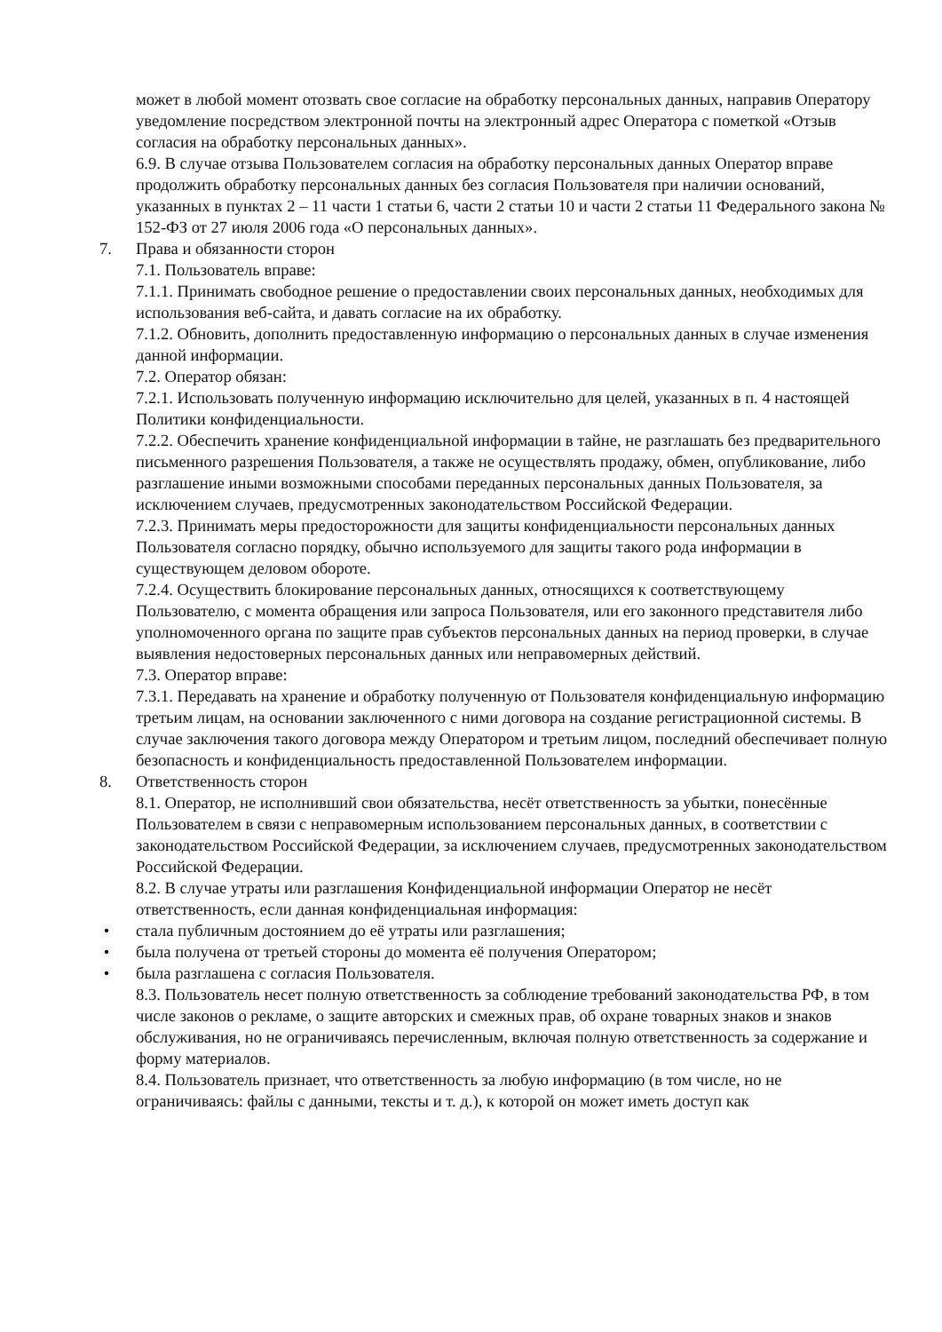может в любой момент отозвать свое согласие на обработку персональных данных, направив Оператору уведомление посредством электронной почты на электронный адрес Оператора с пометкой «Отзыв согласия на обработку персональных данных».
6.9. В случае отзыва Пользователем согласия на обработку персональных данных Оператор вправе продолжить обработку персональных данных без согласия Пользователя при наличии оснований, указанных в пунктах 2 – 11 части 1 статьи 6, части 2 статьи 10 и части 2 статьи 11 Федерального закона № 152-ФЗ от 27 июля 2006 года «О персональных данных».
7. Права и обязанности сторон
7.1. Пользователь вправе:
7.1.1. Принимать свободное решение о предоставлении своих персональных данных, необходимых для использования веб-сайта, и давать согласие на их обработку.
7.1.2. Обновить, дополнить предоставленную информацию о персональных данных в случае изменения данной информации.
7.2. Оператор обязан:
7.2.1. Использовать полученную информацию исключительно для целей, указанных в п. 4 настоящей Политики конфиденциальности.
7.2.2. Обеспечить хранение конфиденциальной информации в тайне, не разглашать без предварительного письменного разрешения Пользователя, а также не осуществлять продажу, обмен, опубликование, либо разглашение иными возможными способами переданных персональных данных Пользователя, за исключением случаев, предусмотренных законодательством Российской Федерации.
7.2.3. Принимать меры предосторожности для защиты конфиденциальности персональных данных Пользователя согласно порядку, обычно используемого для защиты такого рода информации в существующем деловом обороте.
7.2.4. Осуществить блокирование персональных данных, относящихся к соответствующему Пользователю, с момента обращения или запроса Пользователя, или его законного представителя либо уполномоченного органа по защите прав субъектов персональных данных на период проверки, в случае выявления недостоверных персональных данных или неправомерных действий.
7.3. Оператор вправе:
7.3.1. Передавать на хранение и обработку полученную от Пользователя конфиденциальную информацию третьим лицам, на основании заключенного с ними договора на создание регистрационной системы. В случае заключения такого договора между Оператором и третьим лицом, последний обеспечивает полную безопасность и конфиденциальность предоставленной Пользователем информации.
8. Ответственность сторон
8.1. Оператор, не исполнивший свои обязательства, несёт ответственность за убытки, понесённые Пользователем в связи с неправомерным использованием персональных данных, в соответствии с законодательством Российской Федерации, за исключением случаев, предусмотренных законодательством Российской Федерации.
8.2. В случае утраты или разглашения Конфиденциальной информации Оператор не несёт ответственность, если данная конфиденциальная информация:
• стала публичным достоянием до её утраты или разглашения;
• была получена от третьей стороны до момента её получения Оператором;
• была разглашена с согласия Пользователя.
8.3. Пользователь несет полную ответственность за соблюдение требований законодательства РФ, в том числе законов о рекламе, о защите авторских и смежных прав, об охране товарных знаков и знаков обслуживания, но не ограничиваясь перечисленным, включая полную ответственность за содержание и форму материалов.
8.4. Пользователь признает, что ответственность за любую информацию (в том числе, но не ограничиваясь: файлы с данными, тексты и т. д.), к которой он может иметь доступ как